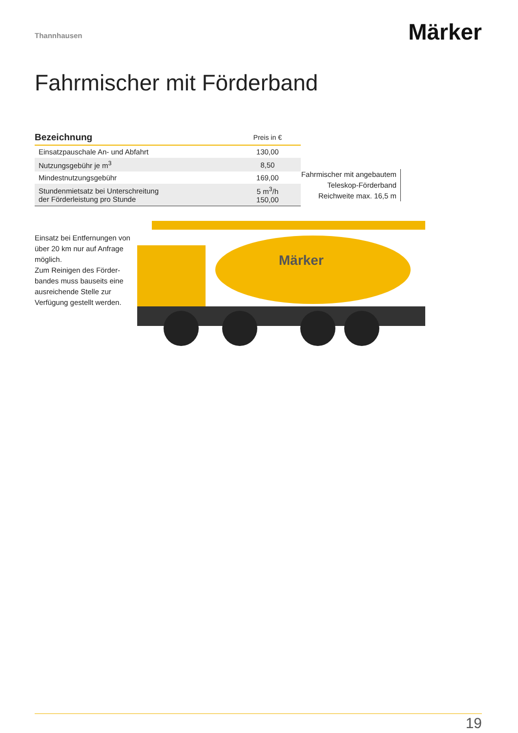Thannhausen
Märker
Fahrmischer mit Förderband
| Bezeichnung | Preis in € |
| --- | --- |
| Einsatzpauschale An- und Abfahrt | 130,00 |
| Nutzungsgebühr je m<sup>3</sup> | 8,50 |
| Mindestnutzungsgebühr | 169,00 |
| Stundenmietsatz bei Unterschreitung der Förderleistung pro Stunde | 5 m<sup>3</sup>/h 150,00 |
Einsatz bei Entfernungen von über 20 km nur auf Anfrage möglich.
Zum Reinigen des Förder-bandes muss bauseits eine ausreichende Stelle zur Verfügung gestellt werden.
Fahrmischer mit angebautem
Teleskop-Förderband
Reichweite max. 16,5 m
Märker
19